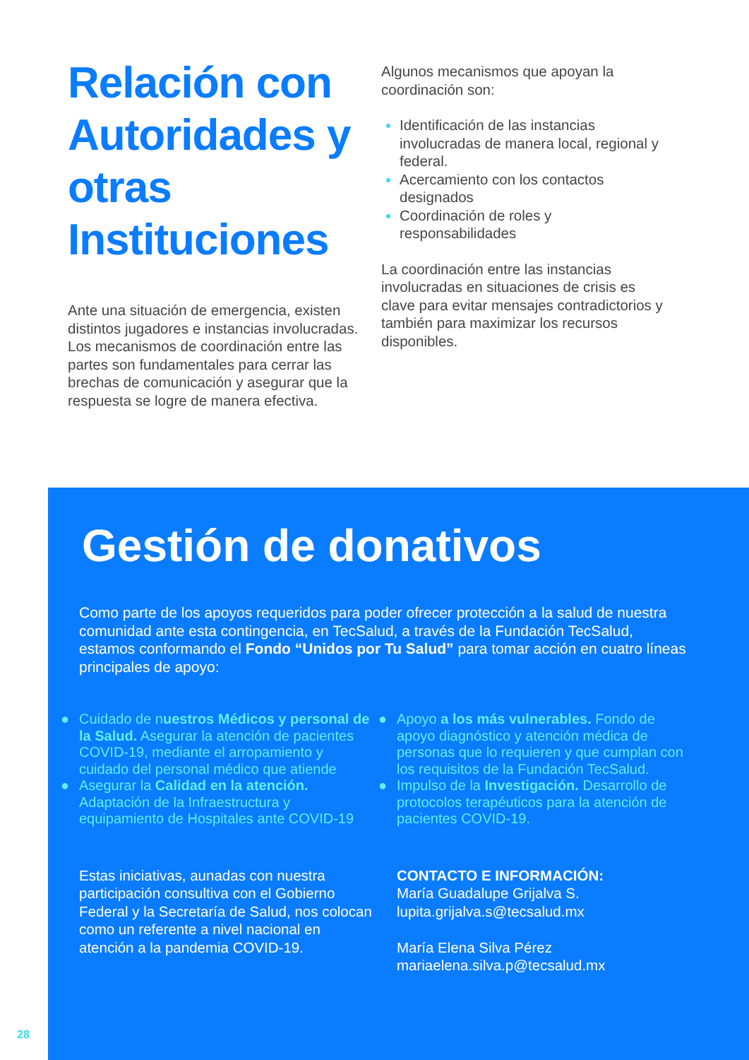Relación con Autoridades y otras Instituciones
Ante una situación de emergencia, existen distintos jugadores e instancias involucradas. Los mecanismos de coordinación entre las partes son fundamentales para cerrar las brechas de comunicación y asegurar que la respuesta se logre de manera efectiva.
Algunos mecanismos que apoyan la coordinación son:
Identificación de las instancias involucradas de manera local, regional y federal.
Acercamiento con los contactos designados
Coordinación de roles y responsabilidades
La coordinación entre las instancias involucradas en situaciones de crisis es clave para evitar mensajes contradictorios y también para maximizar los recursos disponibles.
Gestión de donativos
Como parte de los apoyos requeridos para poder ofrecer protección a la salud de nuestra comunidad ante esta contingencia, en TecSalud, a través de la Fundación TecSalud, estamos conformando el Fondo “Unidos por Tu Salud” para tomar acción en cuatro líneas principales de apoyo:
● Cuidado de nuestros Médicos y personal de la Salud. Asegurar la atención de pacientes COVID-19, mediante el arropamiento y cuidado del personal médico que atiende
● Asegurar la Calidad en la atención. Adaptación de la Infraestructura y equipamiento de Hospitales ante COVID-19
● Apoyo a los más vulnerables. Fondo de apoyo diagnóstico y atención médica de personas que lo requieren y que cumplan con los requisitos de la Fundación TecSalud.
● Impulso de la Investigación. Desarrollo de protocolos terapéuticos para la atención de pacientes COVID-19.
Estas iniciativas, aunadas con nuestra participación consultiva con el Gobierno Federal y la Secretaría de Salud, nos colocan como un referente a nivel nacional en atención a la pandemia COVID-19.
CONTACTO E INFORMACIÓN:
María Guadalupe Grijalva S.
lupita.grijalva.s@tecsalud.mx
María Elena Silva Pérez
mariaelena.silva.p@tecsalud.mx
28